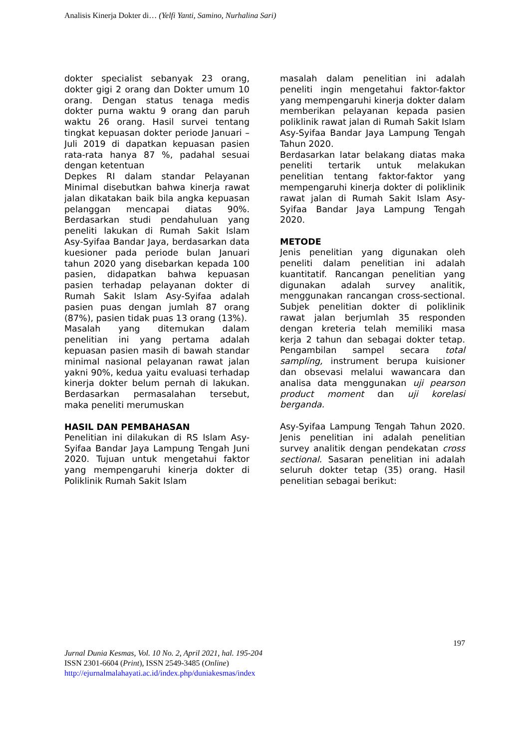Analisis Kinerja Dokter di… (Yelfi Yanti, Samino, Nurhalina Sari)
dokter specialist sebanyak 23 orang, dokter gigi 2 orang dan Dokter umum 10 orang. Dengan status tenaga medis dokter purna waktu 9 orang dan paruh waktu 26 orang. Hasil survei tentang tingkat kepuasan dokter periode Januari – Juli 2019 di dapatkan kepuasan pasien rata-rata hanya 87 %, padahal sesuai dengan ketentuan
Depkes RI dalam standar Pelayanan Minimal disebutkan bahwa kinerja rawat jalan dikatakan baik bila angka kepuasan pelanggan mencapai diatas 90%. Berdasarkan studi pendahuluan yang peneliti lakukan di Rumah Sakit Islam Asy-Syifaa Bandar Jaya, berdasarkan data kuesioner pada periode bulan Januari tahun 2020 yang disebarkan kepada 100 pasien, didapatkan bahwa kepuasan pasien terhadap pelayanan dokter di Rumah Sakit Islam Asy-Syifaa adalah pasien puas dengan jumlah 87 orang (87%), pasien tidak puas 13 orang (13%).
Masalah yang ditemukan dalam penelitian ini yang pertama adalah kepuasan pasien masih di bawah standar minimal nasional pelayanan rawat jalan yakni 90%, kedua yaitu evaluasi terhadap kinerja dokter belum pernah di lakukan. Berdasarkan permasalahan tersebut, maka peneliti merumuskan
HASIL DAN PEMBAHASAN
Penelitian ini dilakukan di RS Islam Asy-Syifaa Bandar Jaya Lampung Tengah Juni 2020. Tujuan untuk mengetahui faktor yang mempengaruhi kinerja dokter di Poliklinik Rumah Sakit Islam
masalah dalam penelitian ini adalah peneliti ingin mengetahui faktor-faktor yang mempengaruhi kinerja dokter dalam memberikan pelayanan kepada pasien poliklinik rawat jalan di Rumah Sakit Islam Asy-Syifaa Bandar Jaya Lampung Tengah Tahun 2020.
Berdasarkan latar belakang diatas maka peneliti tertarik untuk melakukan penelitian tentang faktor-faktor yang mempengaruhi kinerja dokter di poliklinik rawat jalan di Rumah Sakit Islam Asy-Syifaa Bandar Jaya Lampung Tengah 2020.
METODE
Jenis penelitian yang digunakan oleh peneliti dalam penelitian ini adalah kuantitatif. Rancangan penelitian yang digunakan adalah survey analitik, menggunakan rancangan cross-sectional. Subjek penelitian dokter di poliklinik rawat jalan berjumlah 35 responden dengan kreteria telah memiliki masa kerja 2 tahun dan sebagai dokter tetap. Pengambilan sampel secara total sampling, instrument berupa kuisioner dan obsevasi melalui wawancara dan analisa data menggunakan uji pearson product moment dan uji korelasi berganda.
Asy-Syifaa Lampung Tengah Tahun 2020. Jenis penelitian ini adalah penelitian survey analitik dengan pendekatan cross sectional. Sasaran penelitian ini adalah seluruh dokter tetap (35) orang. Hasil penelitian sebagai berikut:
197
Jurnal Dunia Kesmas, Vol. 10 No. 2, April 2021, hal. 195-204
ISSN 2301-6604 (Print), ISSN 2549-3485 (Online)
http://ejurnalmalahayati.ac.id/index.php/duniakesmas/index